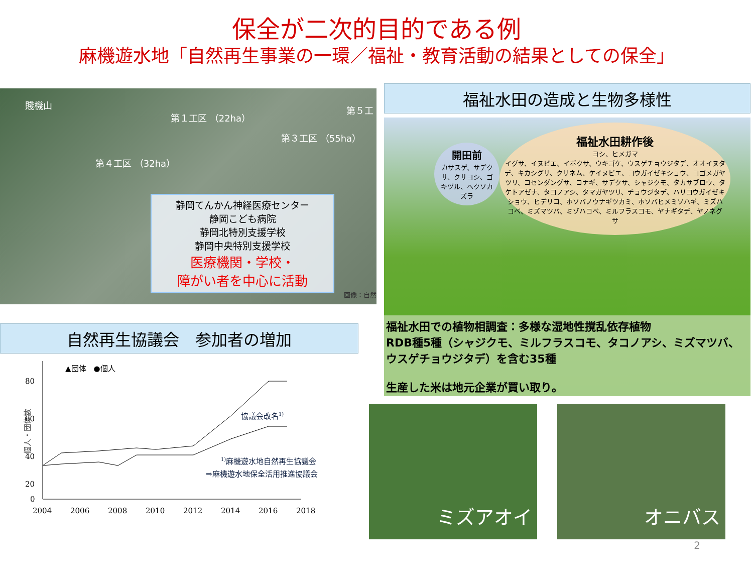保全が二次的目的である例
麻機遊水地「自然再生事業の一環／福祉・教育活動の結果としての保全」
賤機山
第１工区 （22ha）
第３工区 （55ha）
第４工区 （32ha）
第５工
静岡てんかん神経医療センター
静岡こども病院
静岡北特別支援学校
静岡中央特別支援学校
医療機関・学校・
障がい者を中心に活動
画像：自然
自然再生協議会　参加者の増加
個人・団体数
80
60
40
20
0
2004
2006
2008
2010
2012
2014
2016
2018
▲団体　●個人
協議会改名1)
1)麻機遊水地自然再生協議会
⇒麻機遊水地保全活用推進協議会
福祉水田の造成と生物多様性
開田前
カサスゲ、サデクサ、クサヨシ、ゴキヅル、ヘクソカズラ
福祉水田耕作後
ヨシ、ヒメガマ
イグサ、イヌビエ、イボクサ、ウキゴケ、ウスゲチョウジタデ、オオイヌタデ、キカシグサ、クサネム、ケイヌビエ、コウガイゼキショウ、コゴメガヤツリ、コセンダングサ、コナギ、サデクサ、シャジクモ、タカサブロウ、タケトアゼナ、タコノアシ、タマガヤツリ、チョウジタデ、ハリコウガイゼキショウ、ヒデリコ、ホソバノウナギツカミ、ホソバヒメミソハギ、ミズハコベ、ミズマツバ、ミゾハコベ、ミルフラスコモ、ヤナギタデ、ヤノネグサ
福祉水田での植物相調査：多様な湿地性撹乱依存植物
RDB種5種（シャジクモ、ミルフラスコモ、タコノアシ、ミズマツバ、ウスゲチョウジタデ）を含む35種
生産した米は地元企業が買い取り。
ミズアオイ
オニバス
2